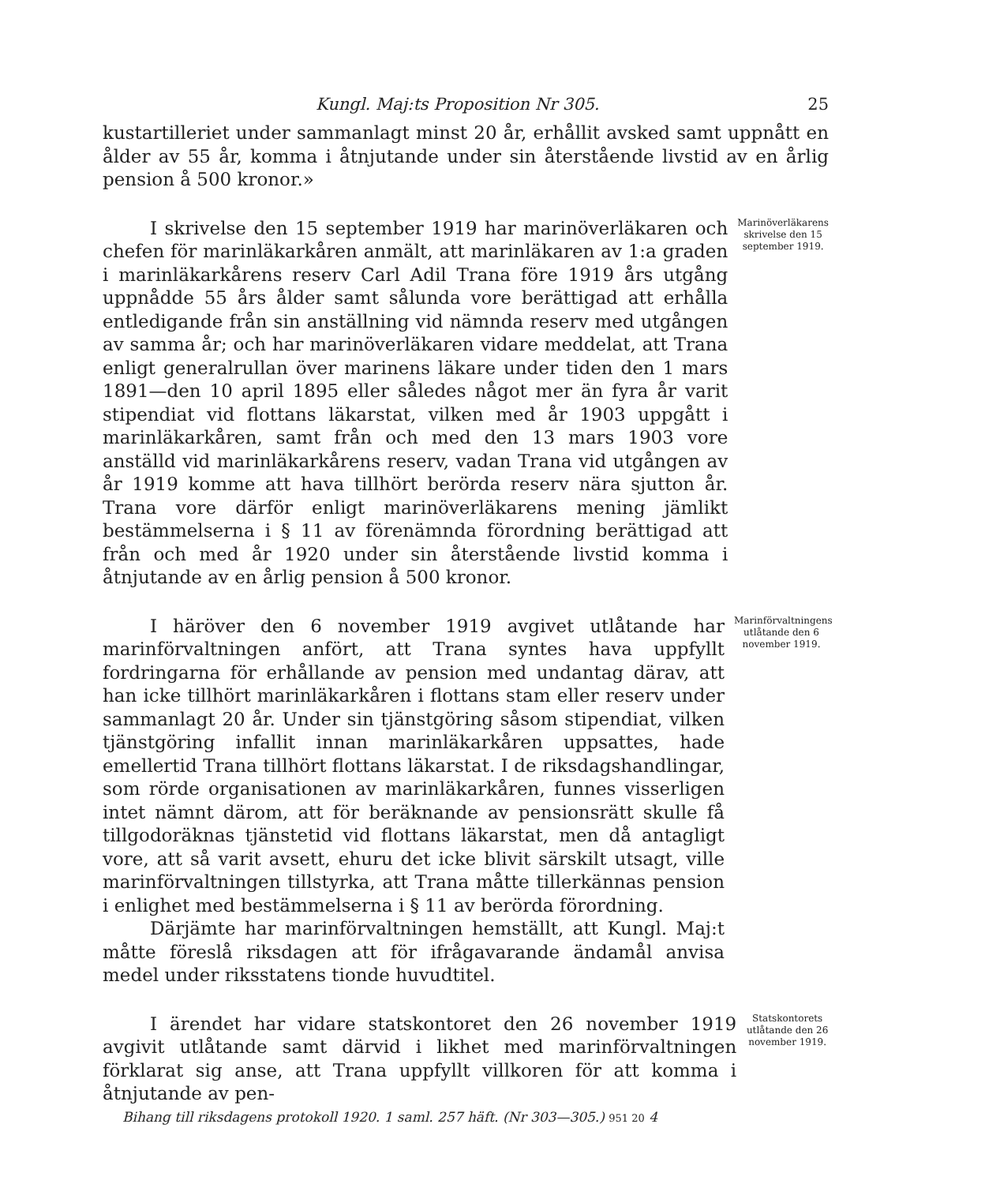Kungl. Maj:ts Proposition Nr 305. 25
kustartilleriet under sammanlagt minst 20 år, erhållit avsked samt uppnått en ålder av 55 år, komma i åtnjutande under sin återstående livstid av en årlig pension å 500 kronor.»
I skrivelse den 15 september 1919 har marinöverläkaren och chefen för marinläkarkåren anmält, att marinläkaren av 1:a graden i marinläkarkårens reserv Carl Adil Trana före 1919 års utgång uppnådde 55 års ålder samt sålunda vore berättigad att erhålla entledigande från sin anställning vid nämnda reserv med utgången av samma år; och har marinöverläkaren vidare meddelat, att Trana enligt generalrullan över marinens läkare under tiden den 1 mars 1891—den 10 april 1895 eller således något mer än fyra år varit stipendiat vid flottans läkarstat, vilken med år 1903 uppgått i marinläkarkåren, samt från och med den 13 mars 1903 vore anställd vid marinläkarkårens reserv, vadan Trana vid utgången av år 1919 komme att hava tillhört berörda reserv nära sjutton år. Trana vore därför enligt marinöverläkarens mening jämlikt bestämmelserna i § 11 av förenämnda förordning berättigad att från och med år 1920 under sin återstående livstid komma i åtnjutande av en årlig pension å 500 kronor.
Marinöverläkarens skrivelse den 15 september 1919.
I häröver den 6 november 1919 avgivet utlåtande har marinförvaltningen anfört, att Trana syntes hava uppfyllt fordringarna för erhållande av pension med undantag därav, att han icke tillhört marinläkarkåren i flottans stam eller reserv under sammanlagt 20 år. Under sin tjänstgöring såsom stipendiat, vilken tjänstgöring infallit innan marinläkarkåren uppsattes, hade emellertid Trana tillhört flottans läkarstat. I de riksdagshandlingar, som rörde organisationen av marinläkarkåren, funnes visserligen intet nämnt därom, att för beräknande av pensionsrätt skulle få tillgodoräknas tjänstetid vid flottans läkarstat, men då antagligt vore, att så varit avsett, ehuru det icke blivit särskilt utsagt, ville marinförvaltningen tillstyrka, att Trana måtte tillerkännas pension i enlighet med bestämmelserna i § 11 av berörda förordning.
Därjämte har marinförvaltningen hemställt, att Kungl. Maj:t måtte föreslå riksdagen att för ifrågavarande ändamål anvisa medel under riksstatens tionde huvudtitel.
Marinförvaltningens utlåtande den 6 november 1919.
I ärendet har vidare statskontoret den 26 november 1919 avgivit utlåtande samt därvid i likhet med marinförvaltningen förklarat sig anse, att Trana uppfyllt villkoren för att komma i åtnjutande av pen-
Statskontorets utlåtande den 26 november 1919.
Bihang till riksdagens protokoll 1920. 1 saml. 257 häft. (Nr 303—305.) 951 20 4